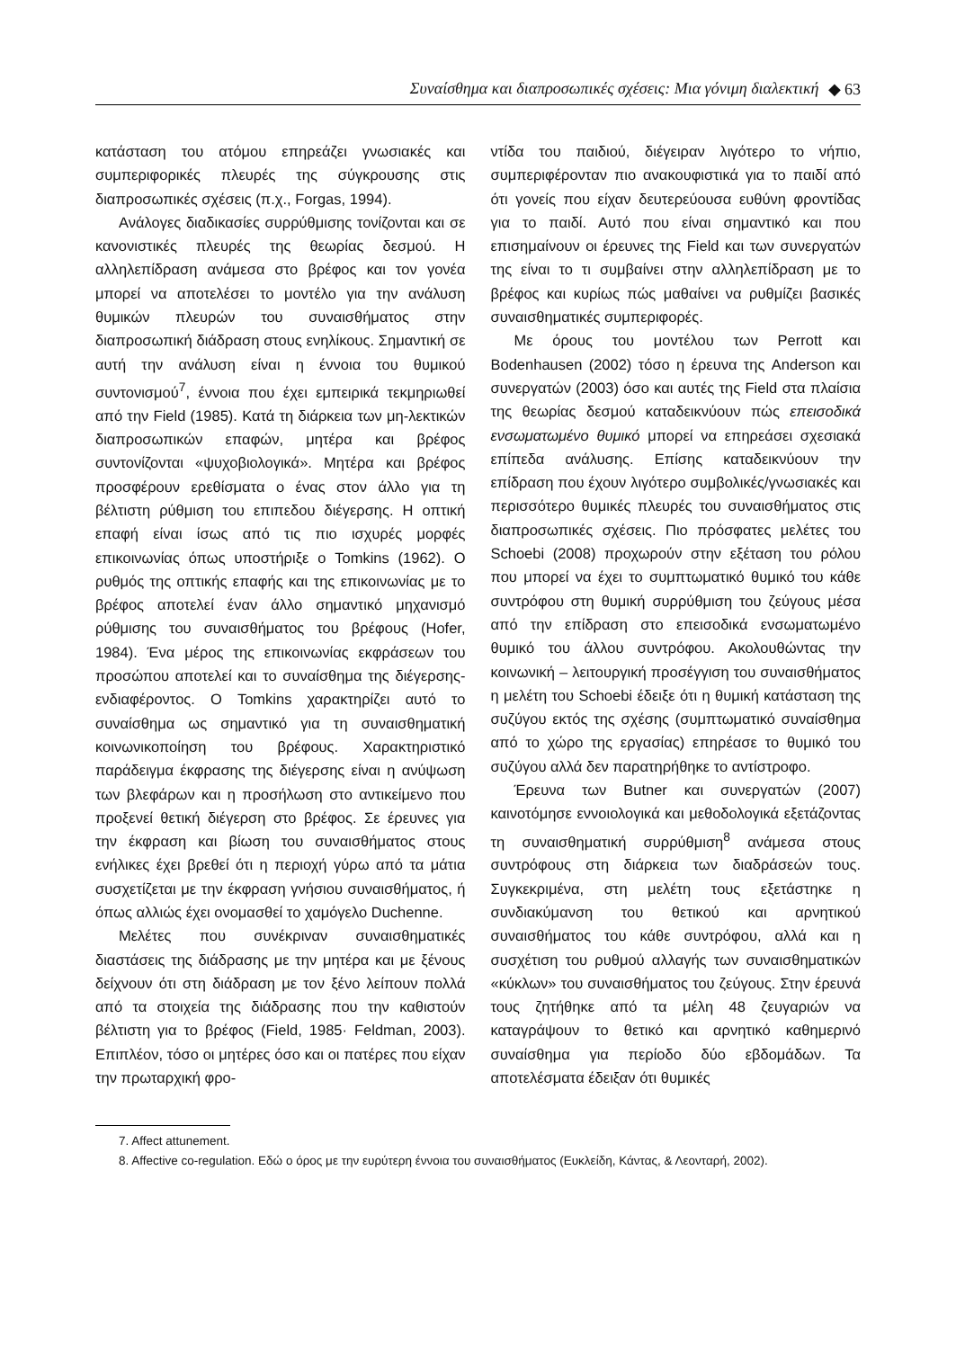Συναίσθημα και διαπροσωπικές σχέσεις: Μια γόνιμη διαλεκτική ◆ 63
κατάσταση του ατόμου επηρεάζει γνωσιακές και συμπεριφορικές πλευρές της σύγκρουσης στις διαπροσωπικές σχέσεις (π.χ., Forgas, 1994).
Ανάλογες διαδικασίες συρρύθμισης τονίζονται και σε κανονιστικές πλευρές της θεωρίας δεσμού. Η αλληλεπίδραση ανάμεσα στο βρέφος και τον γονέα μπορεί να αποτελέσει το μοντέλο για την ανάλυση θυμικών πλευρών του συναισθήματος στην διαπροσωπική διάδραση στους ενηλίκους. Σημαντική σε αυτή την ανάλυση είναι η έννοια του θυμικού συντονισμού<sup>7</sup>, έννοια που έχει εμπειρικά τεκμηριωθεί από την Field (1985). Κατά τη διάρκεια των μη-λεκτικών διαπροσωπικών επαφών, μητέρα και βρέφος συντονίζονται «ψυχοβιολογικά». Μητέρα και βρέφος προσφέρουν ερεθίσματα ο ένας στον άλλο για τη βέλτιστη ρύθμιση του επιπεδου διέγερσης. Η οπτική επαφή είναι ίσως από τις πιο ισχυρές μορφές επικοινωνίας όπως υποστήριξε ο Tomkins (1962). Ο ρυθμός της οπτικής επαφής και της επικοινωνίας με το βρέφος αποτελεί έναν άλλο σημαντικό μηχανισμό ρύθμισης του συναισθήματος του βρέφους (Hofer, 1984). Ένα μέρος της επικοινωνίας εκφράσεων του προσώπου αποτελεί και το συναίσθημα της διέγερσης-ενδιαφέροντος. Ο Tomkins χαρακτηρίζει αυτό το συναίσθημα ως σημαντικό για τη συναισθηματική κοινωνικοποίηση του βρέφους. Χαρακτηριστικό παράδειγμα έκφρασης της διέγερσης είναι η ανύψωση των βλεφάρων και η προσήλωση στο αντικείμενο που προξενεί θετική διέγερση στο βρέφος. Σε έρευνες για την έκφραση και βίωση του συναισθήματος στους ενήλικες έχει βρεθεί ότι η περιοχή γύρω από τα μάτια συσχετίζεται με την έκφραση γνήσιου συναισθήματος, ή όπως αλλιώς έχει ονομασθεί το χαμόγελο Duchenne.
Μελέτες που συνέκριναν συναισθηματικές διαστάσεις της διάδρασης με την μητέρα και με ξένους δείχνουν ότι στη διάδραση με τον ξένο λείπουν πολλά από τα στοιχεία της διάδρασης που την καθιστούν βέλτιστη για το βρέφος (Field, 1985· Feldman, 2003). Επιπλέον, τόσο οι μητέρες όσο και οι πατέρες που είχαν την πρωταρχική φρο-
ντίδα του παιδιού, διέγειραν λιγότερο το νήπιο, συμπεριφέρονταν πιο ανακουφιστικά για το παιδί από ότι γονείς που είχαν δευτερεύουσα ευθύνη φροντίδας για το παιδί. Αυτό που είναι σημαντικό και που επισημαίνουν οι έρευνες της Field και των συνεργατών της είναι το τι συμβαίνει στην αλληλεπίδραση με το βρέφος και κυρίως πώς μαθαίνει να ρυθμίζει βασικές συναισθηματικές συμπεριφορές.
Με όρους του μοντέλου των Perrott και Bodenhausen (2002) τόσο η έρευνα της Anderson και συνεργατών (2003) όσο και αυτές της Field στα πλαίσια της θεωρίας δεσμού καταδεικνύουν πώς επεισοδικά ενσωματωμένο θυμικό μπορεί να επηρεάσει σχεσιακά επίπεδα ανάλυσης. Επίσης καταδεικνύουν την επίδραση που έχουν λιγότερο συμβολικές/γνωσιακές και περισσότερο θυμικές πλευρές του συναισθήματος στις διαπροσωπικές σχέσεις. Πιο πρόσφατες μελέτες του Schoebi (2008) προχωρούν στην εξέταση του ρόλου που μπορεί να έχει το συμπτωματικό θυμικό του κάθε συντρόφου στη θυμική συρρύθμιση του ζεύγους μέσα από την επίδραση στο επεισοδικά ενσωματωμένο θυμικό του άλλου συντρόφου. Ακολουθώντας την κοινωνική – λειτουργική προσέγγιση του συναισθήματος η μελέτη του Schoebi έδειξε ότι η θυμική κατάσταση της συζύγου εκτός της σχέσης (συμπτωματικό συναίσθημα από το χώρο της εργασίας) επηρέασε το θυμικό του συζύγου αλλά δεν παρατηρήθηκε το αντίστροφο.
Έρευνα των Butner και συνεργατών (2007) καινοτόμησε εννοιολογικά και μεθοδολογικά εξετάζοντας τη συναισθηματική συρρύθμιση<sup>8</sup> ανάμεσα στους συντρόφους στη διάρκεια των διαδράσεών τους. Συγκεκριμένα, στη μελέτη τους εξετάστηκε η συνδιακύμανση του θετικού και αρνητικού συναισθήματος του κάθε συντρόφου, αλλά και η συσχέτιση του ρυθμού αλλαγής των συναισθηματικών «κύκλων» του συναισθήματος του ζεύγους. Στην έρευνά τους ζητήθηκε από τα μέλη 48 ζευγαριών να καταγράψουν το θετικό και αρνητικό καθημερινό συναίσθημα για περίοδο δύο εβδομάδων. Τα αποτελέσματα έδειξαν ότι θυμικές
7. Affect attunement.
8. Affective co-regulation. Εδώ ο όρος με την ευρύτερη έννοια του συναισθήματος (Ευκλείδη, Κάντας, & Λεονταρή, 2002).